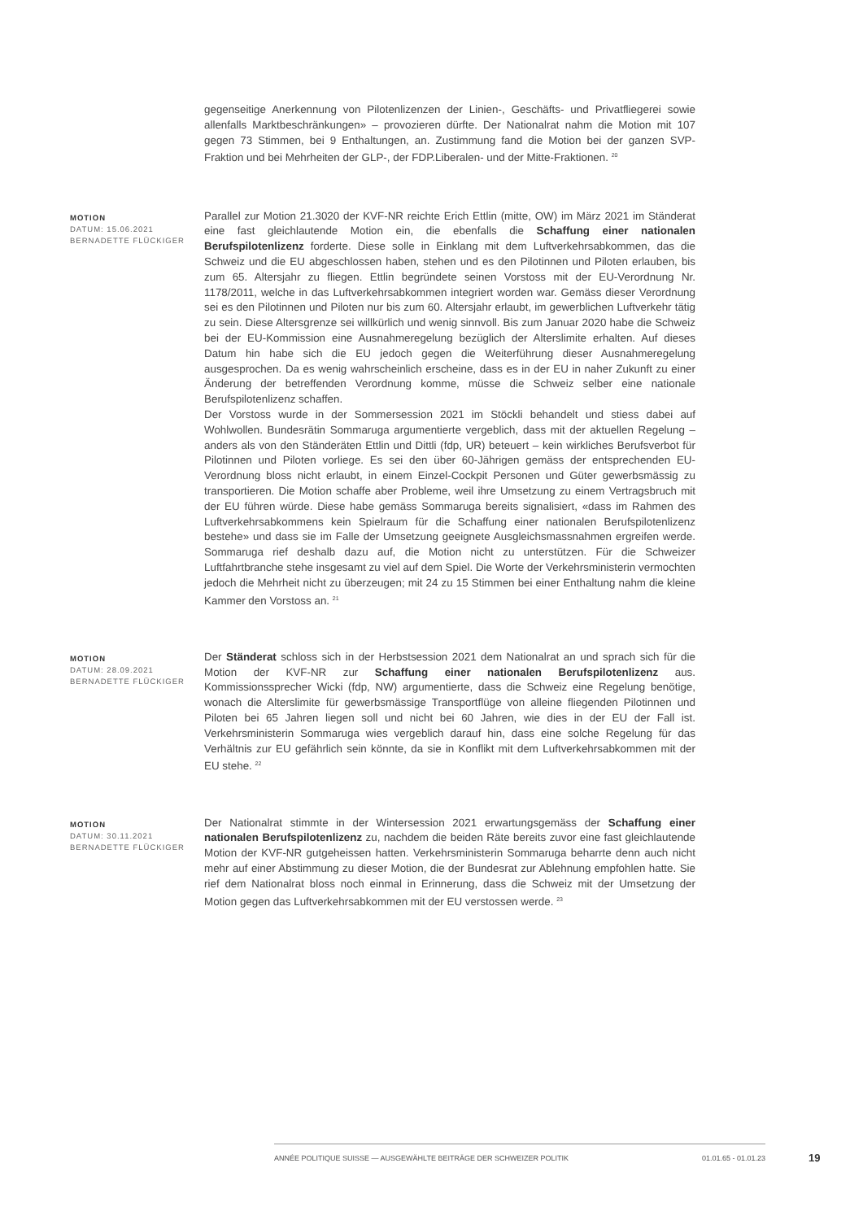gegenseitige Anerkennung von Pilotenlizenzen der Linien-, Geschäfts- und Privatfliegerei sowie allenfalls Marktbeschränkungen» – provozieren dürfte. Der Nationalrat nahm die Motion mit 107 gegen 73 Stimmen, bei 9 Enthaltungen, an. Zustimmung fand die Motion bei der ganzen SVP-Fraktion und bei Mehrheiten der GLP-, der FDP.Liberalen- und der Mitte-Fraktionen. <sup>20</sup>
MOTION
DATUM: 15.06.2021
BERNADETTE FLÜCKIGER
Parallel zur Motion 21.3020 der KVF-NR reichte Erich Ettlin (mitte, OW) im März 2021 im Ständerat eine fast gleichlautende Motion ein, die ebenfalls die Schaffung einer nationalen Berufspilotenlizenz forderte. Diese solle in Einklang mit dem Luftverkehrsabkommen, das die Schweiz und die EU abgeschlossen haben, stehen und es den Pilotinnen und Piloten erlauben, bis zum 65. Altersjahr zu fliegen. Ettlin begründete seinen Vorstoss mit der EU-Verordnung Nr. 1178/2011, welche in das Luftverkehrsabkommen integriert worden war. Gemäss dieser Verordnung sei es den Pilotinnen und Piloten nur bis zum 60. Altersjahr erlaubt, im gewerblichen Luftverkehr tätig zu sein. Diese Altersgrenze sei willkürlich und wenig sinnvoll. Bis zum Januar 2020 habe die Schweiz bei der EU-Kommission eine Ausnahmeregelung bezüglich der Alterslimite erhalten. Auf dieses Datum hin habe sich die EU jedoch gegen die Weiterführung dieser Ausnahmeregelung ausgesprochen. Da es wenig wahrscheinlich erscheine, dass es in der EU in naher Zukunft zu einer Änderung der betreffenden Verordnung komme, müsse die Schweiz selber eine nationale Berufspilotenlizenz schaffen.
Der Vorstoss wurde in der Sommersession 2021 im Stöckli behandelt und stiess dabei auf Wohlwollen. Bundesrätin Sommaruga argumentierte vergeblich, dass mit der aktuellen Regelung – anders als von den Ständeräten Ettlin und Dittli (fdp, UR) beteuert – kein wirkliches Berufsverbot für Pilotinnen und Piloten vorliege. Es sei den über 60-Jährigen gemäss der entsprechenden EU-Verordnung bloss nicht erlaubt, in einem Einzel-Cockpit Personen und Güter gewerbsmässig zu transportieren. Die Motion schaffe aber Probleme, weil ihre Umsetzung zu einem Vertragsbruch mit der EU führen würde. Diese habe gemäss Sommaruga bereits signalisiert, «dass im Rahmen des Luftverkehrsabkommens kein Spielraum für die Schaffung einer nationalen Berufspilotenlizenz bestehe» und dass sie im Falle der Umsetzung geeignete Ausgleichsmassnahmen ergreifen werde. Sommaruga rief deshalb dazu auf, die Motion nicht zu unterstützen. Für die Schweizer Luftfahrtbranche stehe insgesamt zu viel auf dem Spiel. Die Worte der Verkehrsministerin vermochten jedoch die Mehrheit nicht zu überzeugen; mit 24 zu 15 Stimmen bei einer Enthaltung nahm die kleine Kammer den Vorstoss an. <sup>21</sup>
MOTION
DATUM: 28.09.2021
BERNADETTE FLÜCKIGER
Der Ständerat schloss sich in der Herbstsession 2021 dem Nationalrat an und sprach sich für die Motion der KVF-NR zur Schaffung einer nationalen Berufspilotenlizenz aus. Kommissionssprecher Wicki (fdp, NW) argumentierte, dass die Schweiz eine Regelung benötige, wonach die Alterslimite für gewerbsmässige Transportflüge von alleine fliegenden Pilotinnen und Piloten bei 65 Jahren liegen soll und nicht bei 60 Jahren, wie dies in der EU der Fall ist. Verkehrsministerin Sommaruga wies vergeblich darauf hin, dass eine solche Regelung für das Verhältnis zur EU gefährlich sein könnte, da sie in Konflikt mit dem Luftverkehrsabkommen mit der EU stehe. <sup>22</sup>
MOTION
DATUM: 30.11.2021
BERNADETTE FLÜCKIGER
Der Nationalrat stimmte in der Wintersession 2021 erwartungsgemäss der Schaffung einer nationalen Berufspilotenlizenz zu, nachdem die beiden Räte bereits zuvor eine fast gleichlautende Motion der KVF-NR gutgeheissen hatten. Verkehrsministerin Sommaruga beharrte denn auch nicht mehr auf einer Abstimmung zu dieser Motion, die der Bundesrat zur Ablehnung empfohlen hatte. Sie rief dem Nationalrat bloss noch einmal in Erinnerung, dass die Schweiz mit der Umsetzung der Motion gegen das Luftverkehrsabkommen mit der EU verstossen werde. <sup>23</sup>
ANNÉE POLITIQUE SUISSE — AUSGEWÄHLTE BEITRÄGE DER SCHWEIZER POLITIK 01.01.65 - 01.01.23
19